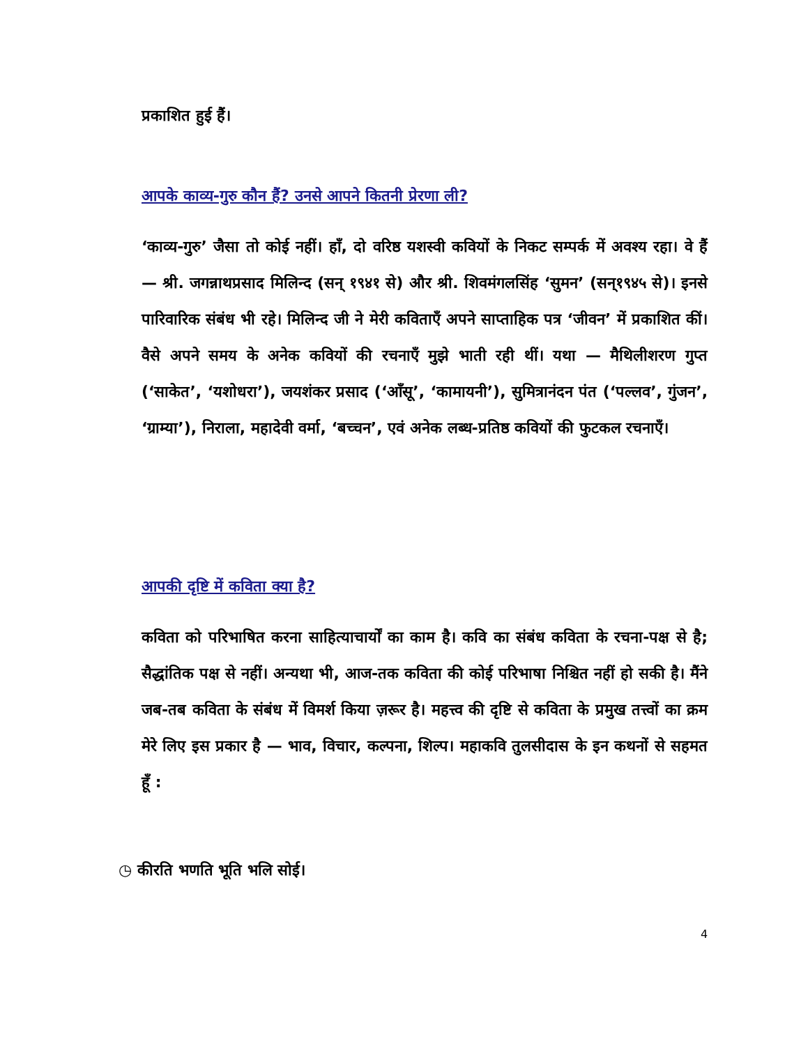प्रकाशित हुई हैं।
आपके काव्य-गुरु कौन हैं? उनसे आपने कितनी प्रेरणा ली?
‘काव्य-गुरु’ जैसा तो कोई नहीं। हाँ, दो वरिष्ठ यशस्वी कवियों के निकट सम्पर्क में अवश्य रहा। वे हैं — श्री. जगन्नाथप्रसाद मिलिन्द (सन् १९४१ से) और श्री. शिवमंगलसिंह ‘सुमन’ (सन्१९४५ से)। इनसे पारिवारिक संबंध भी रहे। मिलिन्द जी ने मेरी कविताएँ अपने साप्ताहिक पत्र ‘जीवन’ में प्रकाशित कीं। वैसे अपने समय के अनेक कवियों की रचनाएँ मुझे भाती रही थीं। यथा — मैथिलीशरण गुप्त (‘साकेत’, ‘यशोधरा’), जयशंकर प्रसाद (‘आँसू’, ‘कामायनी’), सुमित्रानंदन पंत (‘पल्लव’, गुंजन’, ‘ग्राम्या’), निराला, महादेवी वर्मा, ‘बच्चन’, एवं अनेक लब्ध-प्रतिष्ठ कवियों की फुटकल रचनाएँ।
आपकी दृष्टि में कविता क्या है?
कविता को परिभाषित करना साहित्याचार्यों का काम है। कवि का संबंध कविता के रचना-पक्ष से है; सैद्धांतिक पक्ष से नहीं। अन्यथा भी, आज-तक कविता की कोई परिभाषा निश्चित नहीं हो सकी है। मैंने जब-तब कविता के संबंध में विमर्श किया ज़रूर है। महत्त्व की दृष्टि से कविता के प्रमुख तत्त्वों का क्रम मेरे लिए इस प्रकार है — भाव, विचार, कल्पना, शिल्प। महाकवि तुलसीदास के इन कथनों से सहमत हूँ :
◷ कीरति भणति भूति भलि सोई।
4